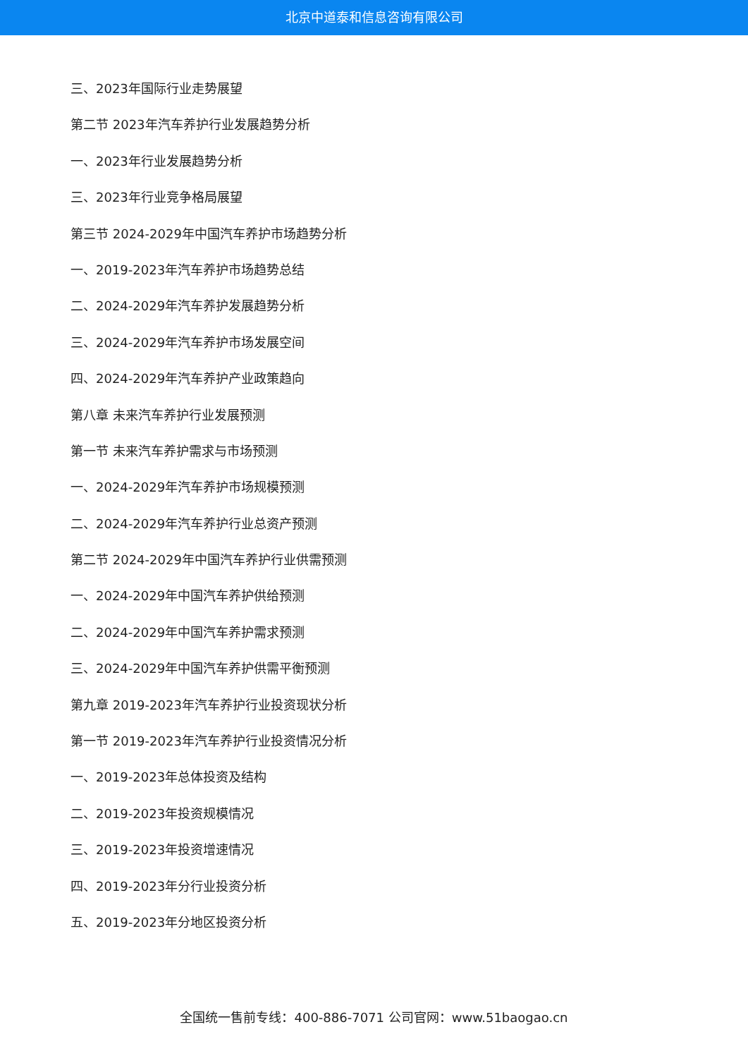北京中道泰和信息咨询有限公司
三、2023年国际行业走势展望
第二节 2023年汽车养护行业发展趋势分析
一、2023年行业发展趋势分析
三、2023年行业竞争格局展望
第三节 2024-2029年中国汽车养护市场趋势分析
一、2019-2023年汽车养护市场趋势总结
二、2024-2029年汽车养护发展趋势分析
三、2024-2029年汽车养护市场发展空间
四、2024-2029年汽车养护产业政策趋向
第八章 未来汽车养护行业发展预测
第一节 未来汽车养护需求与市场预测
一、2024-2029年汽车养护市场规模预测
二、2024-2029年汽车养护行业总资产预测
第二节 2024-2029年中国汽车养护行业供需预测
一、2024-2029年中国汽车养护供给预测
二、2024-2029年中国汽车养护需求预测
三、2024-2029年中国汽车养护供需平衡预测
第九章 2019-2023年汽车养护行业投资现状分析
第一节 2019-2023年汽车养护行业投资情况分析
一、2019-2023年总体投资及结构
二、2019-2023年投资规模情况
三、2019-2023年投资增速情况
四、2019-2023年分行业投资分析
五、2019-2023年分地区投资分析
全国统一售前专线：400-886-7071 公司官网：www.51baogao.cn